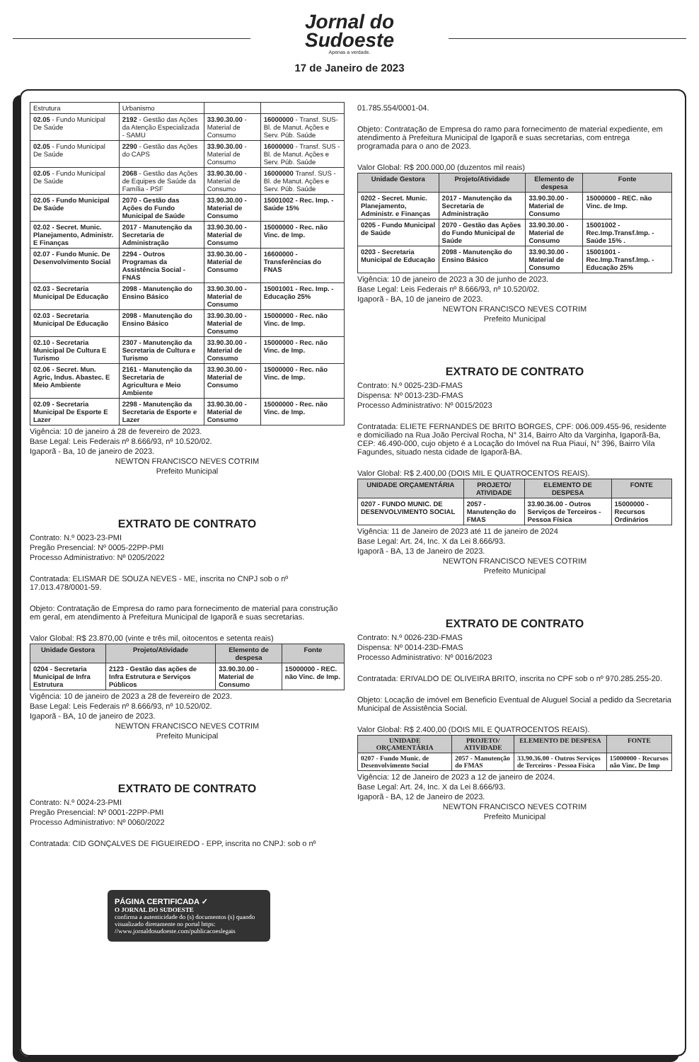Jornal do
Sudoeste
Apenas a verdade.
17 de Janeiro de 2023
| Estrutura | Urbanismo | | |
| 02.05 - Fundo Municipal De Saúde | 2192 - Gestão das Ações da Atenção Especializada - SAMU | 33.90.30.00 - Material de Consumo | 16000000 - Transf. SUS- Bl. de Manut. Ações e Serv. Púb. Saúde |
| 02.05 - Fundo Municipal De Saúde | 2290 - Gestão das Ações do CAPS | 33.90.30.00 - Material de Consumo | 16000000 - Transf. SUS - Bl. de Manut. Ações e Serv. Púb. Saúde |
| 02.05 - Fundo Municipal De Saúde | 2068 - Gestão das Ações de Equipes de Saúde da Família - PSF | 33.90.30.00 - Material de Consumo | 16000000 Transf. SUS - Bl. de Manut. Ações e Serv. Púb. Saúde |
| 02.05 - Fundo Municipal De Saúde | 2070 - Gestão das Ações do Fundo Municipal de Saúde | 33.90.30.00 - Material de Consumo | 15001002 - Rec. Imp. - Saúde 15% |
| 02.02 - Secret. Munic. Planejamento, Administr. E Finanças | 2017 - Manutenção da Secretaria de Administração | 33.90.30.00 - Material de Consumo | 15000000 - Rec. não Vinc. de Imp. |
| 02.07 - Fundo Munic. De Desenvolvimento Social | 2294 - Outros Programas da Assistência Social - FNAS | 33.90.30.00 - Material de Consumo | 16600000 - Transferências do FNAS |
| 02.03 - Secretaria Municipal De Educação | 2098 - Manutenção do Ensino Básico | 33.90.30.00 - Material de Consumo | 15001001 - Rec. Imp. - Educação 25% |
| 02.03 - Secretaria Municipal De Educação | 2098 - Manutenção do Ensino Básico | 33.90.30.00 - Material de Consumo | 15000000 - Rec. não Vinc. de Imp. |
| 02.10 - Secretaria Municipal De Cultura E Turismo | 2307 - Manutenção da Secretaria de Cultura e Turismo | 33.90.30.00 - Material de Consumo | 15000000 - Rec. não Vinc. de Imp. |
| 02.06 - Secret. Mun. Agric, Indus. Abastec. E Meio Ambiente | 2161 - Manutenção da Secretaria de Agricultura e Meio Ambiente | 33.90.30.00 - Material de Consumo | 15000000 - Rec. não Vinc. de Imp. |
| 02.09 - Secretaria Municipal De Esporte E Lazer | 2298 - Manutenção da Secretaria de Esporte e Lazer | 33.90.30.00 - Material de Consumo | 15000000 - Rec. não Vinc. de Imp. |
Vigência: 10 de janeiro á 28 de fevereiro de 2023.
Base Legal: Leis Federais nº 8.666/93, nº 10.520/02.
Igaporã - Ba, 10 de janeiro de 2023.
NEWTON FRANCISCO NEVES COTRIM
Prefeito Municipal
EXTRATO DE CONTRATO
Contrato: N.º 0023-23-PMI
Pregão Presencial: Nº 0005-22PP-PMI
Processo Administrativo: Nº 0205/2022
Contratada: ELISMAR DE SOUZA NEVES - ME, inscrita no CNPJ sob o nº 17.013.478/0001-59.
Objeto: Contratação de Empresa do ramo para fornecimento de material para construção em geral, em atendimento à Prefeitura Municipal de Igaporã e suas secretarias.
Valor Global: R$ 23.870,00 (vinte e três mil, oitocentos e setenta reais)
| Unidade Gestora | Projeto/Atividade | Elemento de despesa | Fonte |
| --- | --- | --- | --- |
| 0204 - Secretaria Municipal de Infra Estrutura | 2123 - Gestão das ações de Infra Estrutura e Serviços Públicos | 33.90.30.00 - Material de Consumo | 15000000 - REC. não Vinc. de Imp. |
Vigência: 10 de janeiro de 2023 a 28 de fevereiro de 2023.
Base Legal: Leis Federais nº 8.666/93, nº 10.520/02.
Igaporã - BA, 10 de janeiro de 2023.
NEWTON FRANCISCO NEVES COTRIM
Prefeito Municipal
EXTRATO DE CONTRATO
Contrato: N.º 0024-23-PMI
Pregão Presencial: Nº 0001-22PP-PMI
Processo Administrativo: Nº 0060/2022
Contratada: CID GONÇALVES DE FIGUEIREDO - EPP, inscrita no CNPJ: sob o nº
PÁGINA CERTIFICADA ✓
O JORNAL DO SUDOESTE
confirma a autenticidade do (s) documentos (s) quando visualizado diretamente no portal https: //www.jornaldosudoeste.com/publicacoeslegais
01.785.554/0001-04.
Objeto: Contratação de Empresa do ramo para fornecimento de material expediente, em atendimento à Prefeitura Municipal de Igaporã e suas secretarias, com entrega programada para o ano de 2023.
Valor Global: R$ 200.000,00 (duzentos mil reais)
| Unidade Gestora | Projeto/Atividade | Elemento de despesa | Fonte |
| --- | --- | --- | --- |
| 0202 - Secret. Munic. Planejamento, Administr. e Finanças | 2017 - Manutenção da Secretaria de Administração | 33.90.30.00 - Material de Consumo | 15000000 - REC. não Vinc. de Imp. |
| 0205 - Fundo Municipal de Saúde | 2070 - Gestão das Ações do Fundo Municipal de Saúde | 33.90.30.00 - Material de Consumo | 15001002 - Rec.Imp.Transf.Imp. - Saúde 15% . |
| 0203 - Secretaria Municipal de Educação | 2098 - Manutenção do Ensino Básico | 33.90.30.00 - Material de Consumo | 15001001 - Rec.Imp.Transf.Imp. - Educação 25% |
Vigência: 10 de janeiro de 2023 a 30 de junho de 2023.
Base Legal: Leis Federais nº 8.666/93, nº 10.520/02.
Igaporã - BA, 10 de janeiro de 2023.
NEWTON FRANCISCO NEVES COTRIM
Prefeito Municipal
EXTRATO DE CONTRATO
Contrato: N.º 0025-23D-FMAS
Dispensa: Nº 0013-23D-FMAS
Processo Administrativo: Nº 0015/2023
Contratada: ELIETE FERNANDES DE BRITO BORGES, CPF: 006.009.455-96, residente e domiciliado na Rua João Percival Rocha, N° 314, Bairro Alto da Varginha, Igaporã-Ba, CEP: 46.490-000, cujo objeto é a Locação do Imóvel na Rua Piauí, N° 396, Bairro Vila Fagundes, situado nesta cidade de Igaporã-BA.
Valor Global: R$ 2.400,00 (DOIS MIL E QUATROCENTOS REAIS).
| UNIDADE ORÇAMENTÁRIA | PROJETO/ ATIVIDADE | ELEMENTO DE DESPESA | FONTE |
| --- | --- | --- | --- |
| 0207 - FUNDO MUNIC. DE DESENVOLVIMENTO SOCIAL | 2057 - Manutenção do FMAS | 33.90.36.00 - Outros Serviços de Terceiros - Pessoa Física | 15000000 - Recursos Ordinários |
Vigência: 11 de Janeiro de 2023 até 11 de janeiro de 2024
Base Legal: Art. 24, Inc. X da Lei 8.666/93.
Igaporã - BA, 13 de Janeiro de 2023.
NEWTON FRANCISCO NEVES COTRIM
Prefeito Municipal
EXTRATO DE CONTRATO
Contrato: N.º 0026-23D-FMAS
Dispensa: Nº 0014-23D-FMAS
Processo Administrativo: Nº 0016/2023
Contratada: ERIVALDO DE OLIVEIRA BRITO, inscrita no CPF sob o nº 970.285.255-20.
Objeto: Locação de imóvel em Beneficio Eventual de Aluguel Social a pedido da Secretaria Municipal de Assistência Social.
Valor Global: R$ 2.400,00 (DOIS MIL E QUATROCENTOS REAIS).
| UNIDADE ORÇAMENTÁRIA | PROJETO/ ATIVIDADE | ELEMENTO DE DESPESA | FONTE |
| --- | --- | --- | --- |
| 0207 - Fundo Munic. de Desenvolvimento Social | 2057 - Manutenção do FMAS | 33.90.36.00 - Outros Serviços de Terceiros - Pessoa Física | 15000000 - Recursos não Vinc. De Imp |
Vigência: 12 de Janeiro de 2023 a 12 de janeiro de 2024.
Base Legal: Art. 24, Inc. X da Lei 8.666/93.
Igaporã - BA, 12 de Janeiro de 2023.
NEWTON FRANCISCO NEVES COTRIM
Prefeito Municipal